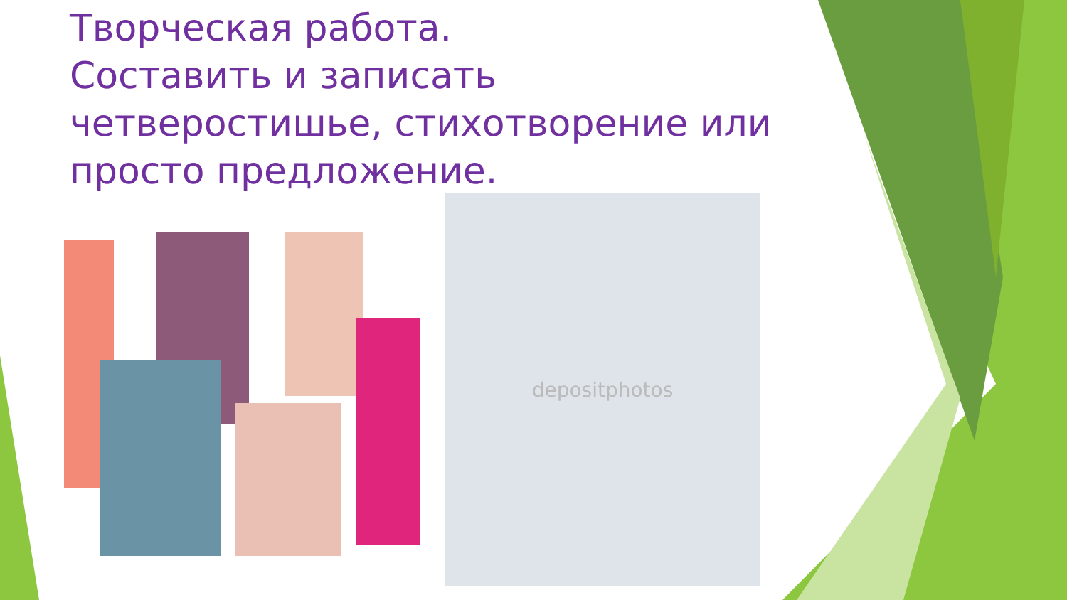Творческая работа.
Составить и записать четверостишье, стихотворение или просто предложение.
depositphotos